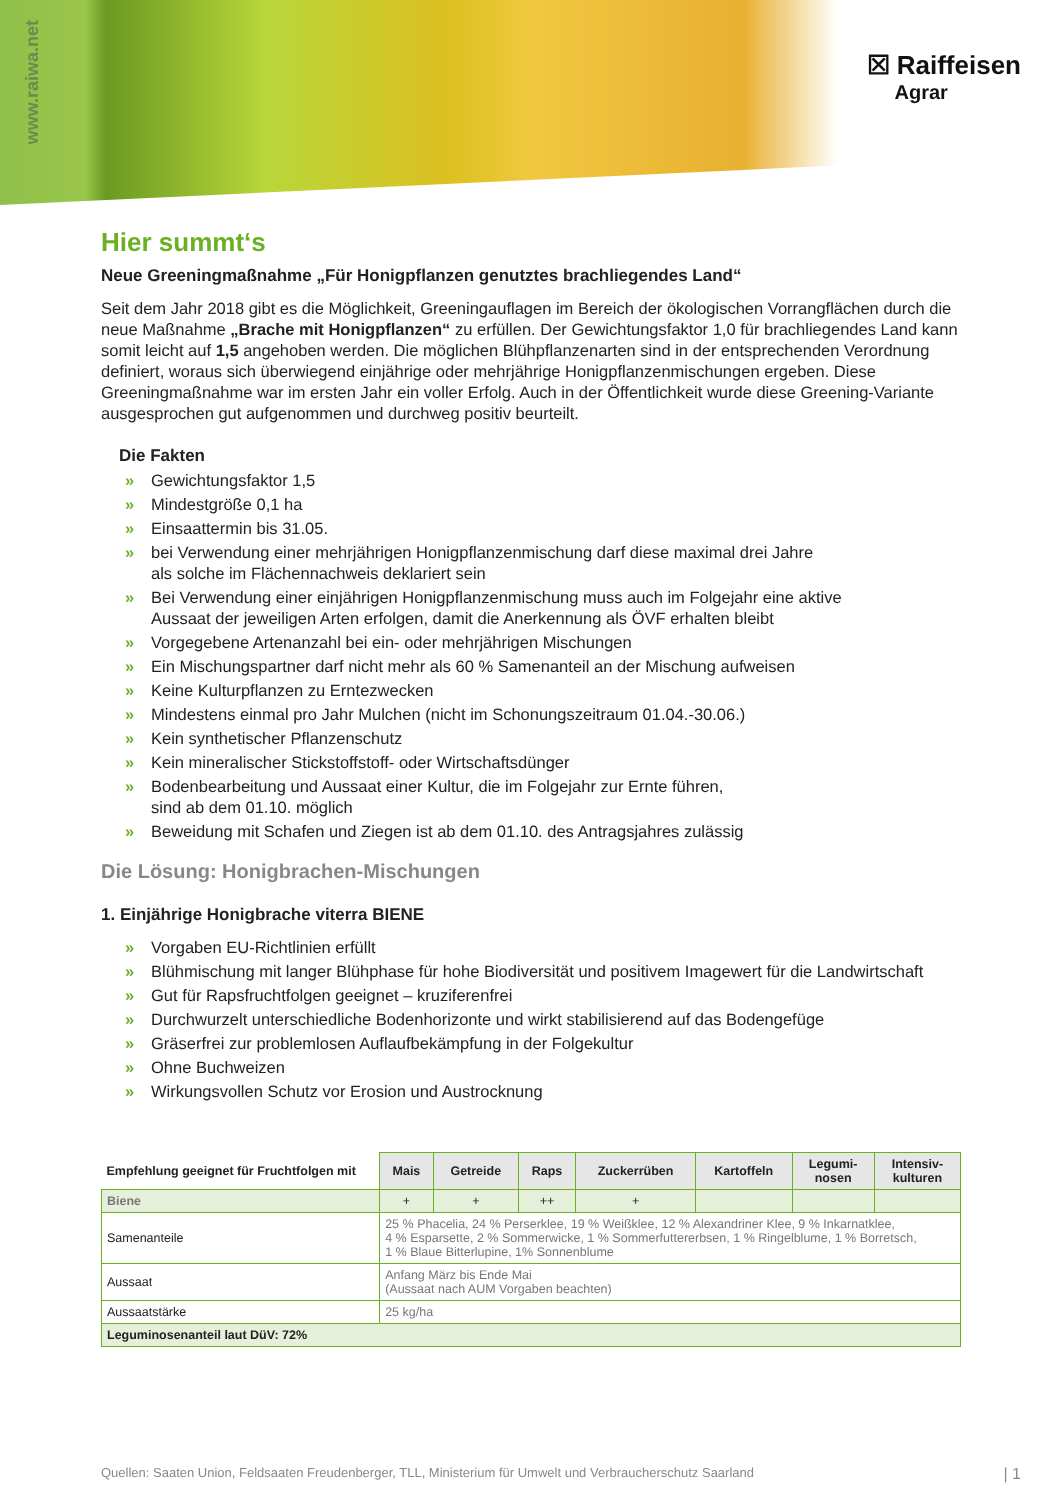www.raiwa.net
☒ Raiffeisen
Agrar
Hier summt‘s
Neue Greeningmaßnahme „Für Honigpflanzen genutztes brachliegendes Land“
Seit dem Jahr 2018 gibt es die Möglichkeit, Greeningauflagen im Bereich der ökologischen Vorrangflächen durch die neue Maßnahme „Brache mit Honigpflanzen“ zu erfüllen. Der Gewichtungsfaktor 1,0 für brachliegendes Land kann somit leicht auf 1,5 angehoben werden. Die möglichen Blühpflanzenarten sind in der entsprechenden Verordnung definiert, woraus sich überwiegend einjährige oder mehrjährige Honigpflanzenmischungen ergeben. Diese Greeningmaßnahme war im ersten Jahr ein voller Erfolg. Auch in der Öffentlichkeit wurde diese Greening-Variante ausgesprochen gut aufgenommen und durchweg positiv beurteilt.
Die Fakten
» Gewichtungsfaktor 1,5
» Mindestgröße 0,1 ha
» Einsaattermin bis 31.05.
» bei Verwendung einer mehrjährigen Honigpflanzenmischung darf diese maximal drei Jahre
als solche im Flächennachweis deklariert sein
» Bei Verwendung einer einjährigen Honigpflanzenmischung muss auch im Folgejahr eine aktive
Aussaat der jeweiligen Arten erfolgen, damit die Anerkennung als ÖVF erhalten bleibt
» Vorgegebene Artenanzahl bei ein- oder mehrjährigen Mischungen
» Ein Mischungspartner darf nicht mehr als 60 % Samenanteil an der Mischung aufweisen
» Keine Kulturpflanzen zu Erntezwecken
» Mindestens einmal pro Jahr Mulchen (nicht im Schonungszeitraum 01.04.-30.06.)
» Kein synthetischer Pflanzenschutz
» Kein mineralischer Stickstoffstoff- oder Wirtschaftsdünger
» Bodenbearbeitung und Aussaat einer Kultur, die im Folgejahr zur Ernte führen,
sind ab dem 01.10. möglich
» Beweidung mit Schafen und Ziegen ist ab dem 01.10. des Antragsjahres zulässig
Die Lösung: Honigbrachen-Mischungen
1. Einjährige Honigbrache viterra BIENE
» Vorgaben EU-Richtlinien erfüllt
» Blühmischung mit langer Blühphase für hohe Biodiversität und positivem Imagewert für die Landwirtschaft
» Gut für Rapsfruchtfolgen geeignet – kruziferenfrei
» Durchwurzelt unterschiedliche Bodenhorizonte und wirkt stabilisierend auf das Bodengefüge
» Gräserfrei zur problemlosen Auflaufbekämpfung in der Folgekultur
» Ohne Buchweizen
» Wirkungsvollen Schutz vor Erosion und Austrocknung
| Empfehlung geeignet für Fruchtfolgen mit | Mais | Getreide | Raps | Zuckerrüben | Kartoffeln | Legumi- nosen | Intensiv- kulturen |
| --- | --- | --- | --- | --- | --- | --- | --- |
| Biene | + | + | ++ | + | | | |
| Samenanteile | 25 % Phacelia, 24 % Perserklee, 19 % Weißklee, 12 % Alexandriner Klee, 9 % Inkarnatklee, 4 % Esparsette, 2 % Sommerwicke, 1 % Sommerfuttererbsen, 1 % Ringelblume, 1 % Borretsch, 1 % Blaue Bitterlupine, 1% Sonnenblume | | | | | | |
| Aussaat | Anfang März bis Ende Mai (Aussaat nach AUM Vorgaben beachten) | | | | | | |
| Aussaatstärke | 25 kg/ha | | | | | | |
| Leguminosenanteil laut DüV: 72% | | | | | | | |
Quellen: Saaten Union, Feldsaaten Freudenberger, TLL, Ministerium für Umwelt und Verbraucherschutz Saarland | 1